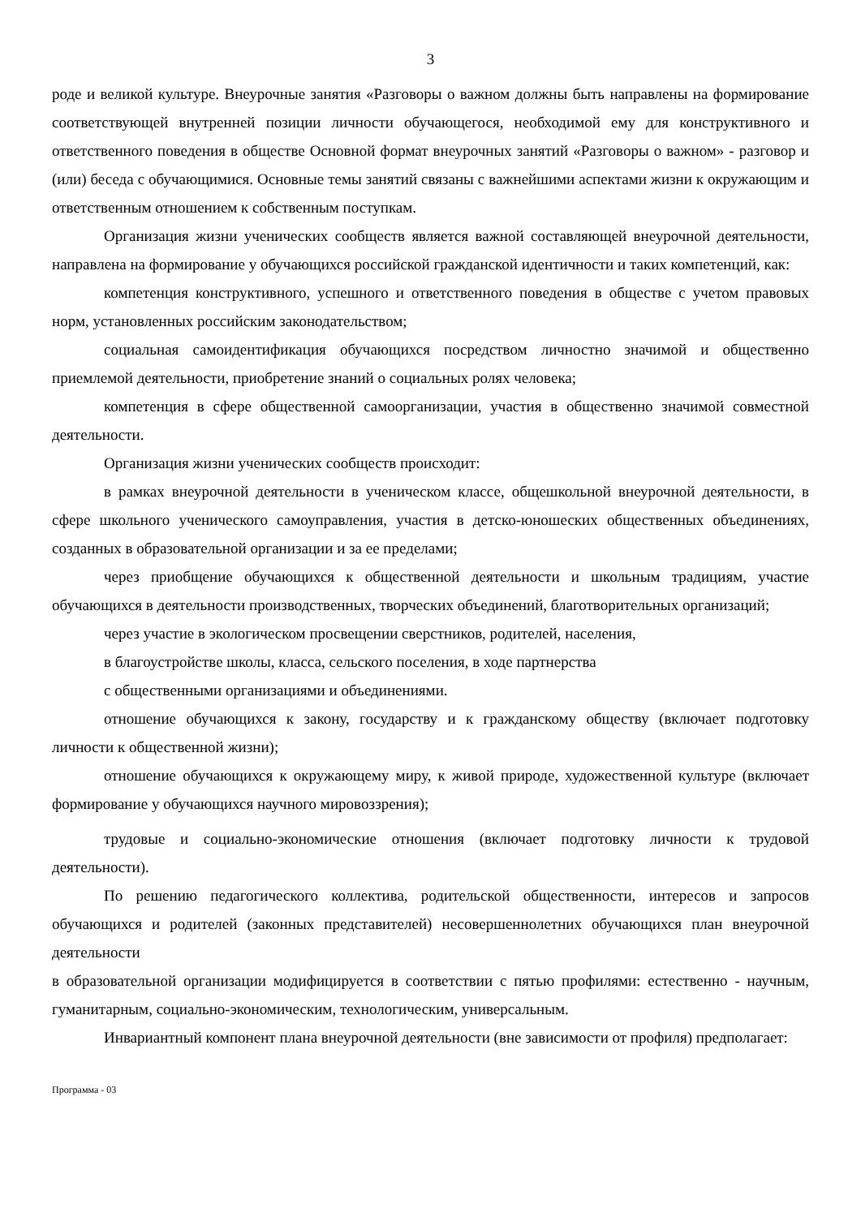3
роде и великой культуре. Внеурочные занятия «Разговоры о важном должны быть направлены на формирование соответствующей внутренней позиции личности обучающегося, необходимой ему для конструктивного и ответственного поведения в обществе Основной формат внеурочных занятий «Разговоры о важном» - разговор и (или) беседа с обучающимися. Основные темы занятий связаны с важнейшими аспектами жизни к окружающим и ответственным отношением к собственным поступкам.
Организация жизни ученических сообществ является важной составляющей внеурочной деятельности, направлена на формирование у обучающихся российской гражданской идентичности и таких компетенций, как:
компетенция конструктивного, успешного и ответственного поведения в обществе с учетом правовых норм, установленных российским законодательством;
социальная самоидентификация обучающихся посредством личностно значимой и общественно приемлемой деятельности, приобретение знаний о социальных ролях человека;
компетенция в сфере общественной самоорганизации, участия в общественно значимой совместной деятельности.
Организация жизни ученических сообществ происходит:
в рамках внеурочной деятельности в ученическом классе, общешкольной внеурочной деятельности, в сфере школьного ученического самоуправления, участия в детско-юношеских общественных объединениях, созданных в образовательной организации и за ее пределами;
через приобщение обучающихся к общественной деятельности и школьным традициям, участие обучающихся в деятельности производственных, творческих объединений, благотворительных организаций;
через участие в экологическом просвещении сверстников, родителей, населения,
в благоустройстве школы, класса, сельского поселения, в ходе партнерства
с общественными организациями и объединениями.
отношение обучающихся к закону, государству и к гражданскому обществу (включает подготовку личности к общественной жизни);
отношение обучающихся к окружающему миру, к живой природе, художественной культуре (включает формирование у обучающихся научного мировоззрения);
трудовые и социально-экономические отношения (включает подготовку личности к трудовой деятельности).
По решению педагогического коллектива, родительской общественности, интересов и запросов обучающихся и родителей (законных представителей) несовершеннолетних обучающихся план внеурочной деятельности
в образовательной организации модифицируется в соответствии с пятью профилями: естественно - научным, гуманитарным, социально-экономическим, технологическим, универсальным.
Инвариантный компонент плана внеурочной деятельности (вне зависимости от профиля) предполагает:
Программа - 03